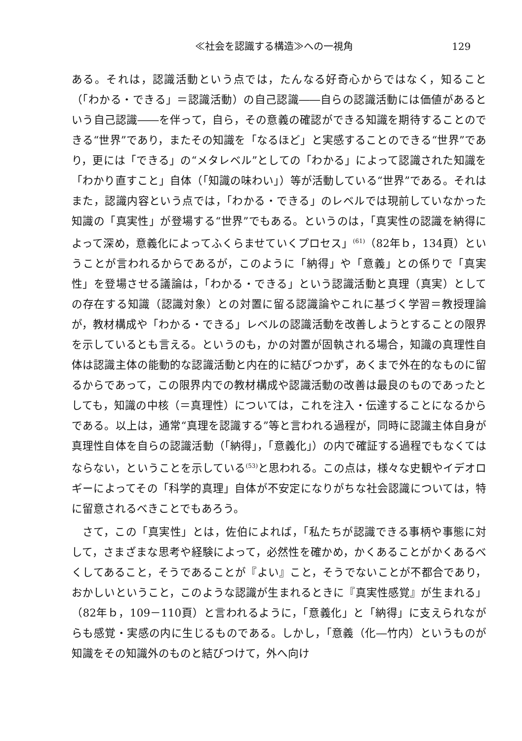≪社会を認識する構造≫への一視角 129
ある。それは，認識活動という点では，たんなる好奇心からではなく，知ること（「わかる・できる」＝認識活動）の自己認識――自らの認識活動には価値があるという自己認識――を伴って，自ら，その意義の確認ができる知識を期待することのできる“世界”であり，またその知識を「なるほど」と実感することのできる“世界”であり，更には「できる」の“メタレベル”としての「わかる」によって認識された知識を「わかり直すこと」自体（「知識の味わい」）等が活動している“世界”である。それはまた，認識内容という点では，「わかる・できる」のレベルでは現前していなかった知識の「真実性」が登場する“世界”でもある。というのは，「真実性の認識を納得によって深め，意義化によってふくらませていくプロセス」<sup>(61)</sup>（82年ｂ，134頁）ということが言われるからであるが，このように「納得」や「意義」との係りで「真実性」を登場させる議論は，「わかる・できる」という認識活動と真理（真実）としての存在する知識（認識対象）との対置に留る認識論やこれに基づく学習＝教授理論が，教材構成や「わかる・できる」レベルの認識活動を改善しようとすることの限界を示しているとも言える。というのも，かの対置が固執される場合，知識の真理性自体は認識主体の能動的な認識活動と内在的に結びつかず，あくまで外在的なものに留るからであって，この限界内での教材構成や認識活動の改善は最良のものであったとしても，知識の中核（＝真理性）については，これを注入・伝達することになるからである。以上は，通常“真理を認識する”等と言われる過程が，同時に認識主体自身が真理性自体を自らの認識活動（「納得」，「意義化」）の内で確証する過程でもなくてはならない，ということを示している<sup>(53)</sup>と思われる。この点は，様々な史観やイデオロギーによってその「科学的真理」自体が不安定になりがちな社会認識については，特に留意されるべきことでもあろう。
さて，この「真実性」とは，佐伯によれば，「私たちが認識できる事柄や事態に対して，さまざまな思考や経験によって，必然性を確かめ，かくあることがかくあるべくしてあること，そうであることが『よい』こと，そうでないことが不都合であり，おかしいということ，このような認識が生まれるときに『真実性感覚』が生まれる」（82年ｂ，109－110頁）と言われるように，「意義化」と「納得」に支えられながらも感覚・実感の内に生じるものである。しかし，「意義（化―竹内）というものが知識をその知識外のものと結びつけて，外へ向け